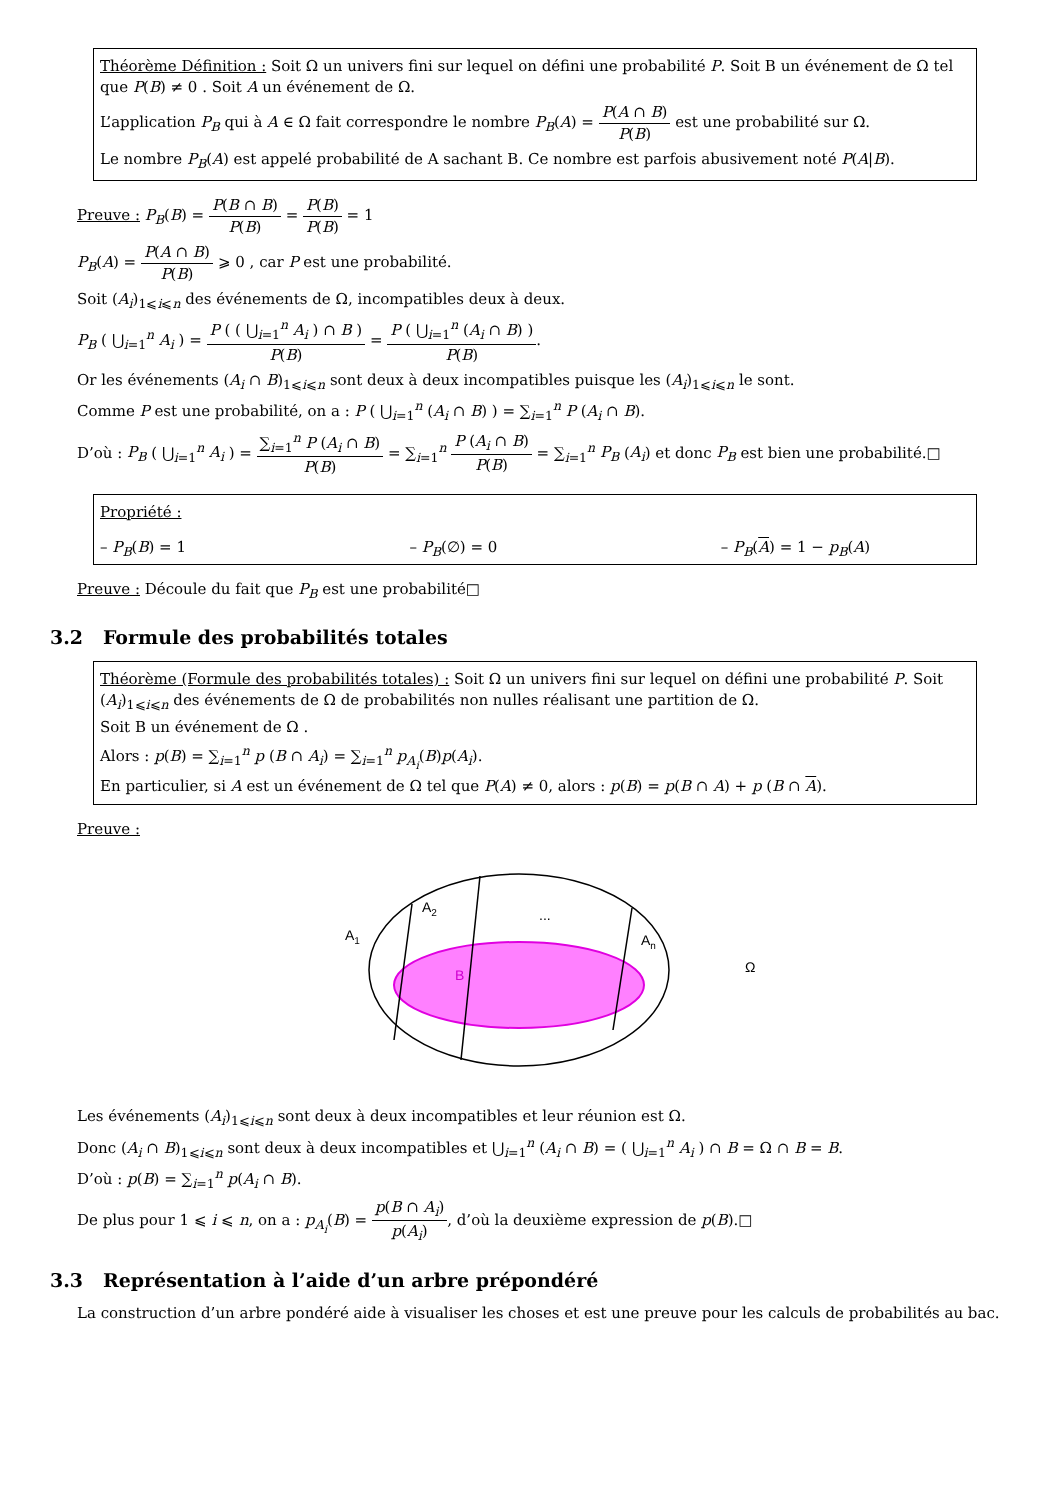Théorème Définition : Soit Ω un univers fini sur lequel on défini une probabilité P. Soit B un événement de Ω tel que P(B) ≠ 0 . Soit A un événement de Ω.
L’application P<sub>B</sub> qui à A ∈ Ω fait correspondre le nombre P<sub>B</sub>(A) = P(A ∩ B) P(B) est une probabilité sur Ω.
Le nombre P<sub>B</sub>(A) est appelé probabilité de A sachant B. Ce nombre est parfois abusivement noté P(A|B).
Preuve : P<sub>B</sub>(B) = P(B ∩ B) P(B) = P(B) P(B) = 1
P<sub>B</sub>(A) = P(A ∩ B) P(B) ⩾ 0 , car P est une probabilité.
Soit (A<sub>i</sub>)<sub>1⩽i⩽n</sub> des événements de Ω, incompatibles deux à deux.
P<sub>B</sub> ( ⋃<sub>i=1</sub><sup>n</sup> A<sub>i</sub> ) = P ( ( ⋃<sub>i=1</sub><sup>n</sup> A<sub>i</sub> ) ∩ B ) P(B) = P ( ⋃<sub>i=1</sub><sup>n</sup> (A<sub>i</sub> ∩ B) ) P(B).
Or les événements (A<sub>i</sub> ∩ B)<sub>1⩽i⩽n</sub> sont deux à deux incompatibles puisque les (A<sub>i</sub>)<sub>1⩽i⩽n</sub> le sont.
Comme P est une probabilité, on a : P ( ⋃<sub>i=1</sub><sup>n</sup> (A<sub>i</sub> ∩ B) ) = ∑<sub>i=1</sub><sup>n</sup> P (A<sub>i</sub> ∩ B).
D’où : P<sub>B</sub> ( ⋃<sub>i=1</sub><sup>n</sup> A<sub>i</sub> ) = ∑<sub>i=1</sub><sup>n</sup> P (A<sub>i</sub> ∩ B) P(B) = ∑<sub>i=1</sub><sup>n</sup> P (A<sub>i</sub> ∩ B) P(B) = ∑<sub>i=1</sub><sup>n</sup> P<sub>B</sub> (A<sub>i</sub>) et donc P<sub>B</sub> est bien une probabilité.□
Propriété :
– P<sub>B</sub>(B) = 1 – P<sub>B</sub>(∅) = 0 – P<sub>B</sub>(A) = 1 − p<sub>B</sub>(A)
Preuve : Découle du fait que P<sub>B</sub> est une probabilité□
3.2 Formule des probabilités totales
Théorème (Formule des probabilités totales) : Soit Ω un univers fini sur lequel on défini une probabilité P. Soit (A<sub>i</sub>)<sub>1⩽i⩽n</sub> des événements de Ω de probabilités non nulles réalisant une partition de Ω.
Soit B un événement de Ω .
Alors : p(B) = ∑<sub>i=1</sub><sup>n</sup> p (B ∩ A<sub>i</sub>) = ∑<sub>i=1</sub><sup>n</sup> p<sub>A<sub>i</sub></sub>(B)p(A<sub>i</sub>).
En particulier, si A est un événement de Ω tel que P(A) ≠ 0, alors : p(B) = p(B ∩ A) + p (B ∩ A).
Preuve :
A1
A2
...
An
B
Ω
Les événements (A<sub>i</sub>)<sub>1⩽i⩽n</sub> sont deux à deux incompatibles et leur réunion est Ω.
Donc (A<sub>i</sub> ∩ B)<sub>1⩽i⩽n</sub> sont deux à deux incompatibles et ⋃<sub>i=1</sub><sup>n</sup> (A<sub>i</sub> ∩ B) = ( ⋃<sub>i=1</sub><sup>n</sup> A<sub>i</sub> ) ∩ B = Ω ∩ B = B.
D’où : p(B) = ∑<sub>i=1</sub><sup>n</sup> p(A<sub>i</sub> ∩ B).
De plus pour 1 ⩽ i ⩽ n, on a : p<sub>A<sub>i</sub></sub>(B) = p(B ∩ A<sub>i</sub>) p(A<sub>i</sub>), d’où la deuxième expression de p(B).□
3.3 Représentation à l’aide d’un arbre prépondéré
La construction d’un arbre pondéré aide à visualiser les choses et est une preuve pour les calculs de probabilités au bac.